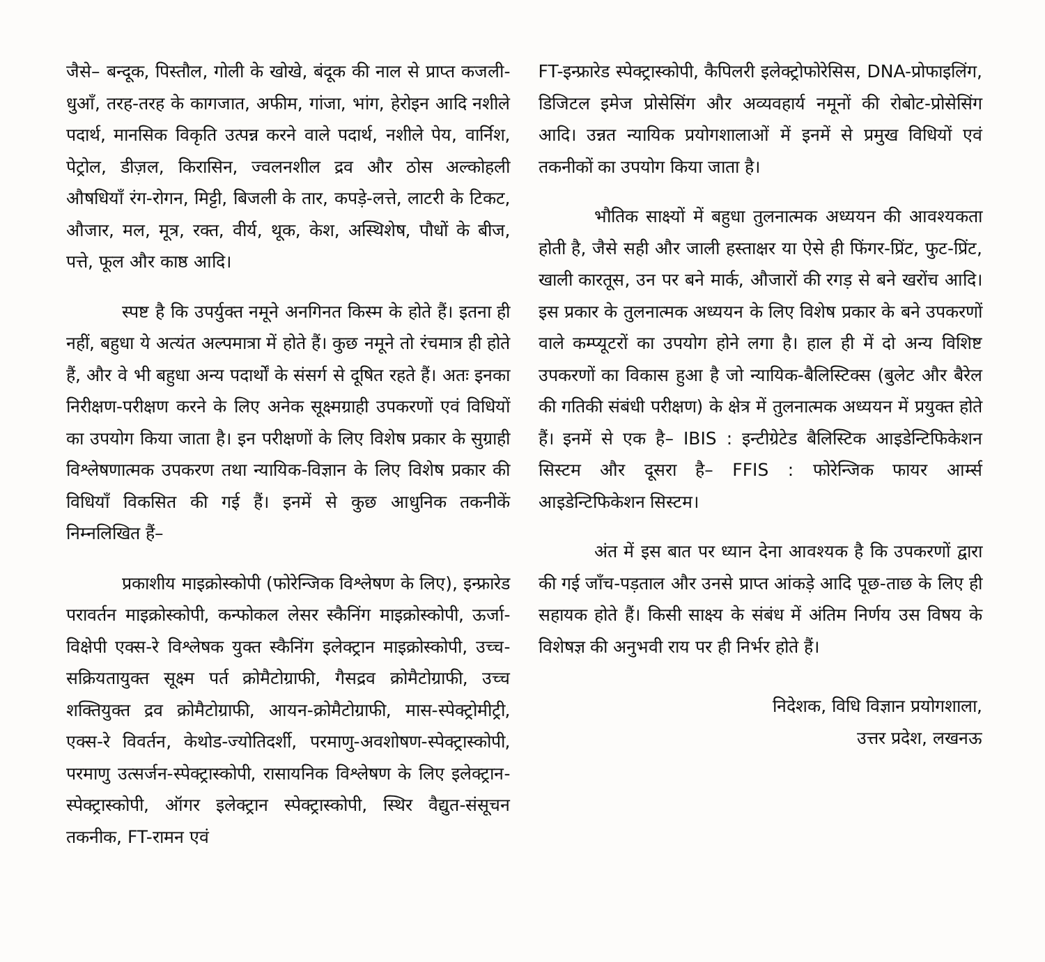जैसे– बन्दूक, पिस्तौल, गोली के खोखे, बंदूक की नाल से प्राप्त कजली-धुआँ, तरह-तरह के कागजात, अफीम, गांजा, भांग, हेरोइन आदि नशीले पदार्थ, मानसिक विकृति उत्पन्न करने वाले पदार्थ, नशीले पेय, वार्निश, पेट्रोल, डीज़ल, किरासिन, ज्वलनशील द्रव और ठोस अल्कोहली औषधियाँ रंग-रोगन, मिट्टी, बिजली के तार, कपड़े-लत्ते, लाटरी के टिकट, औजार, मल, मूत्र, रक्त, वीर्य, थूक, केश, अस्थिशेष, पौधों के बीज, पत्ते, फूल और काष्ठ आदि।
स्पष्ट है कि उपर्युक्त नमूने अनगिनत किस्म के होते हैं। इतना ही नहीं, बहुधा ये अत्यंत अल्पमात्रा में होते हैं। कुछ नमूने तो रंचमात्र ही होते हैं, और वे भी बहुधा अन्य पदार्थों के संसर्ग से दूषित रहते हैं। अतः इनका निरीक्षण-परीक्षण करने के लिए अनेक सूक्ष्मग्राही उपकरणों एवं विधियों का उपयोग किया जाता है। इन परीक्षणों के लिए विशेष प्रकार के सुग्राही विश्लेषणात्मक उपकरण तथा न्यायिक-विज्ञान के लिए विशेष प्रकार की विधियाँ विकसित की गई हैं। इनमें से कुछ आधुनिक तकनीकें निम्नलिखित हैं–
प्रकाशीय माइक्रोस्कोपी (फोरेन्जिक विश्लेषण के लिए), इन्फ्रारेड परावर्तन माइक्रोस्कोपी, कन्फोकल लेसर स्कैनिंग माइक्रोस्कोपी, ऊर्जा-विक्षेपी एक्स-रे विश्लेषक युक्त स्कैनिंग इलेक्ट्रान माइक्रोस्कोपी, उच्च-सक्रियतायुक्त सूक्ष्म पर्त क्रोमैटोग्राफी, गैसद्रव क्रोमैटोग्राफी, उच्च शक्तियुक्त द्रव क्रोमैटोग्राफी, आयन-क्रोमैटोग्राफी, मास-स्पेक्ट्रोमीट्री, एक्स-रे विवर्तन, केथोड-ज्योतिदर्शी, परमाणु-अवशोषण-स्पेक्ट्रास्कोपी, परमाणु उत्सर्जन-स्पेक्ट्रास्कोपी, रासायनिक विश्लेषण के लिए इलेक्ट्रान-स्पेक्ट्रास्कोपी, ऑगर इलेक्ट्रान स्पेक्ट्रास्कोपी, स्थिर वैद्युत-संसूचन तकनीक, FT-रामन एवं
FT-इन्फ्रारेड स्पेक्ट्रास्कोपी, कैपिलरी इलेक्ट्रोफोरेसिस, DNA-प्रोफाइलिंग, डिजिटल इमेज प्रोसेसिंग और अव्यवहार्य नमूनों की रोबोट-प्रोसेसिंग आदि। उन्नत न्यायिक प्रयोगशालाओं में इनमें से प्रमुख विधियों एवं तकनीकों का उपयोग किया जाता है।
भौतिक साक्ष्यों में बहुधा तुलनात्मक अध्ययन की आवश्यकता होती है, जैसे सही और जाली हस्ताक्षर या ऐसे ही फिंगर-प्रिंट, फुट-प्रिंट, खाली कारतूस, उन पर बने मार्क, औजारों की रगड़ से बने खरोंच आदि। इस प्रकार के तुलनात्मक अध्ययन के लिए विशेष प्रकार के बने उपकरणों वाले कम्प्यूटरों का उपयोग होने लगा है। हाल ही में दो अन्य विशिष्ट उपकरणों का विकास हुआ है जो न्यायिक-बैलिस्टिक्स (बुलेट और बैरेल की गतिकी संबंधी परीक्षण) के क्षेत्र में तुलनात्मक अध्ययन में प्रयुक्त होते हैं। इनमें से एक है– IBIS : इन्टीग्रेटेड बैलिस्टिक आइडेन्टिफिकेशन सिस्टम और दूसरा है– FFIS : फोरेन्जिक फायर आर्म्स आइडेन्टिफिकेशन सिस्टम।
अंत में इस बात पर ध्यान देना आवश्यक है कि उपकरणों द्वारा की गई जाँच-पड़ताल और उनसे प्राप्त आंकड़े आदि पूछ-ताछ के लिए ही सहायक होते हैं। किसी साक्ष्य के संबंध में अंतिम निर्णय उस विषय के विशेषज्ञ की अनुभवी राय पर ही निर्भर होते हैं।
निदेशक, विधि विज्ञान प्रयोगशाला,
उत्तर प्रदेश, लखनऊ